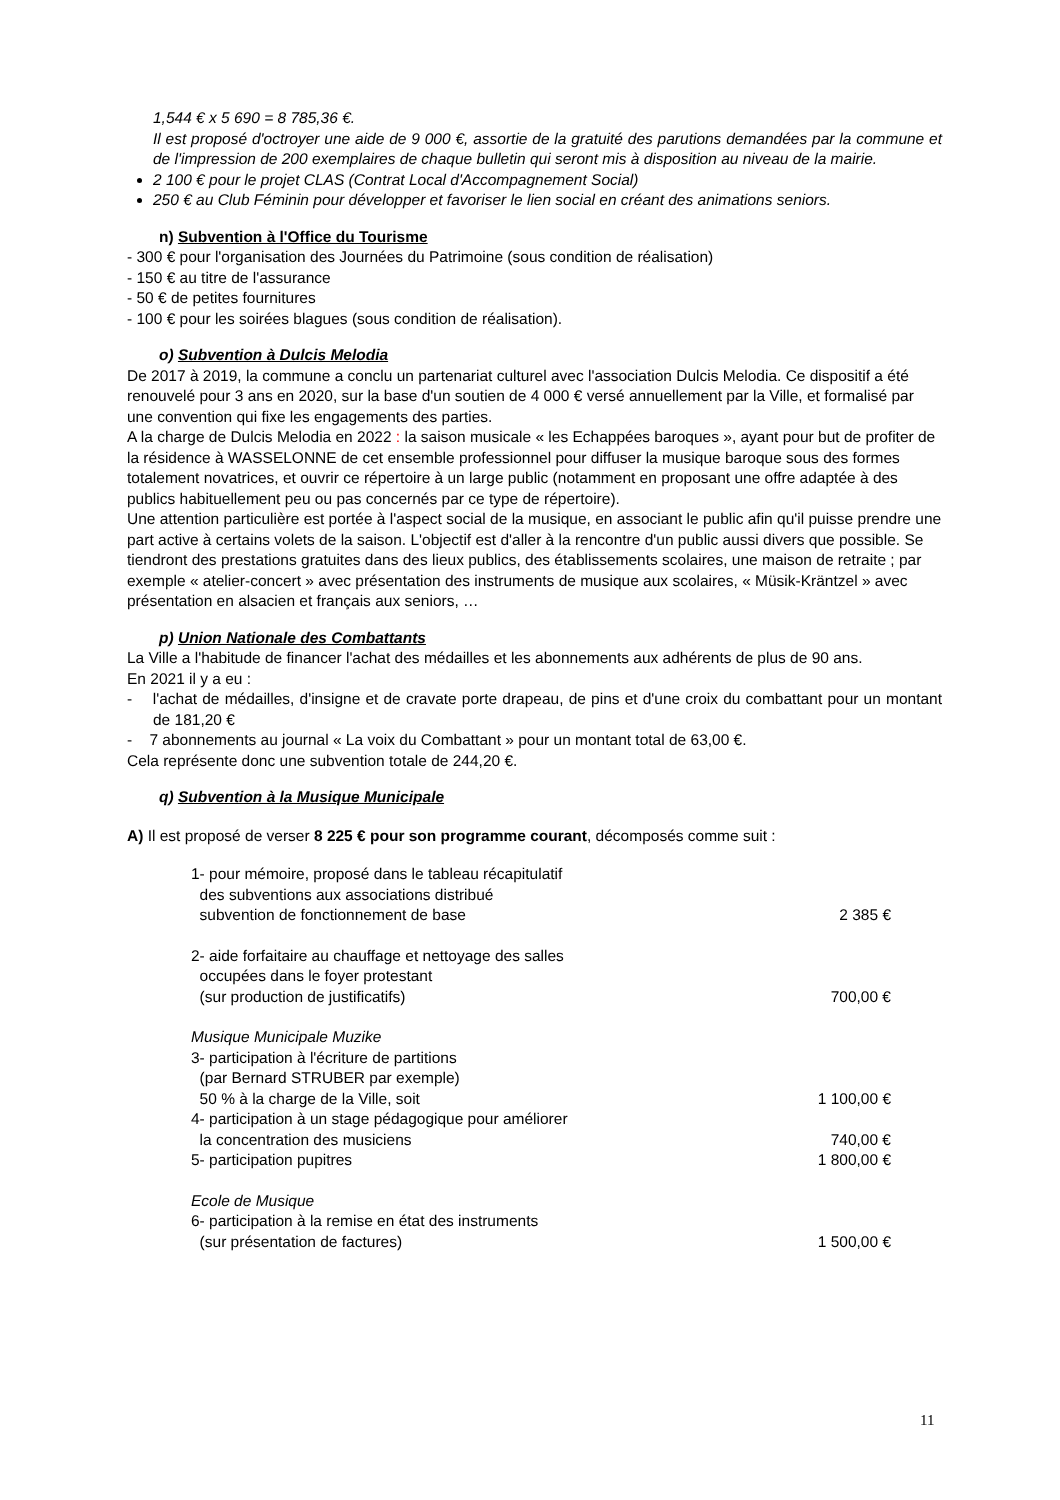1,544 € x 5 690 = 8 785,36 €.
Il est proposé d'octroyer une aide de 9 000 €, assortie de la gratuité des parutions demandées par la commune et de l'impression de 200 exemplaires de chaque bulletin qui seront mis à disposition au niveau de la mairie.
2 100 € pour le projet CLAS (Contrat Local d'Accompagnement Social)
250 € au Club Féminin pour développer et favoriser le lien social en créant des animations seniors.
n) Subvention à l'Office du Tourisme
- 300 € pour l'organisation des Journées du Patrimoine (sous condition de réalisation)
- 150 € au titre de l'assurance
- 50 € de petites fournitures
- 100 € pour les soirées blagues (sous condition de réalisation).
o) Subvention à Dulcis Melodia
De 2017 à 2019, la commune a conclu un partenariat culturel avec l'association Dulcis Melodia. Ce dispositif a été renouvelé pour 3 ans en 2020, sur la base d'un soutien de 4 000 € versé annuellement par la Ville, et formalisé par une convention qui fixe les engagements des parties.
A la charge de Dulcis Melodia en 2022 : la saison musicale « les Echappées baroques », ayant pour but de profiter de la résidence à WASSELONNE de cet ensemble professionnel pour diffuser la musique baroque sous des formes totalement novatrices, et ouvrir ce répertoire à un large public (notamment en proposant une offre adaptée à des publics habituellement peu ou pas concernés par ce type de répertoire).
Une attention particulière est portée à l'aspect social de la musique, en associant le public afin qu'il puisse prendre une part active à certains volets de la saison. L'objectif est d'aller à la rencontre d'un public aussi divers que possible. Se tiendront des prestations gratuites dans des lieux publics, des établissements scolaires, une maison de retraite ; par exemple « atelier-concert » avec présentation des instruments de musique aux scolaires, « Müsik-Kräntzel » avec présentation en alsacien et français aux seniors, …
p) Union Nationale des Combattants
La Ville a l'habitude de financer l'achat des médailles et les abonnements aux adhérents de plus de 90 ans.
En 2021 il y a eu :
- l'achat de médailles, d'insigne et de cravate porte drapeau, de pins et d'une croix du combattant pour un montant de 181,20 €
- 7 abonnements au journal « La voix du Combattant » pour un montant total de 63,00 €.
Cela représente donc une subvention totale de 244,20 €.
q) Subvention à la Musique Municipale
A) Il est proposé de verser 8 225 € pour son programme courant, décomposés comme suit :
| 1- pour mémoire, proposé dans le tableau récapitulatif des subventions aux associations distribué subvention de fonctionnement de base | 2 385 € |
| 2- aide forfaitaire au chauffage et nettoyage des salles occupées dans le foyer protestant (sur production de justificatifs) | 700,00 € |
| Musique Municipale Muzike 3- participation à l'écriture de partitions (par Bernard STRUBER par exemple) 50 % à la charge de la Ville, soit | 1 100,00 € |
| 4- participation à un stage pédagogique pour améliorer la concentration des musiciens | 740,00 € |
| 5- participation pupitres | 1 800,00 € |
| Ecole de Musique 6- participation à la remise en état des instruments (sur présentation de factures) | 1 500,00 € |
11